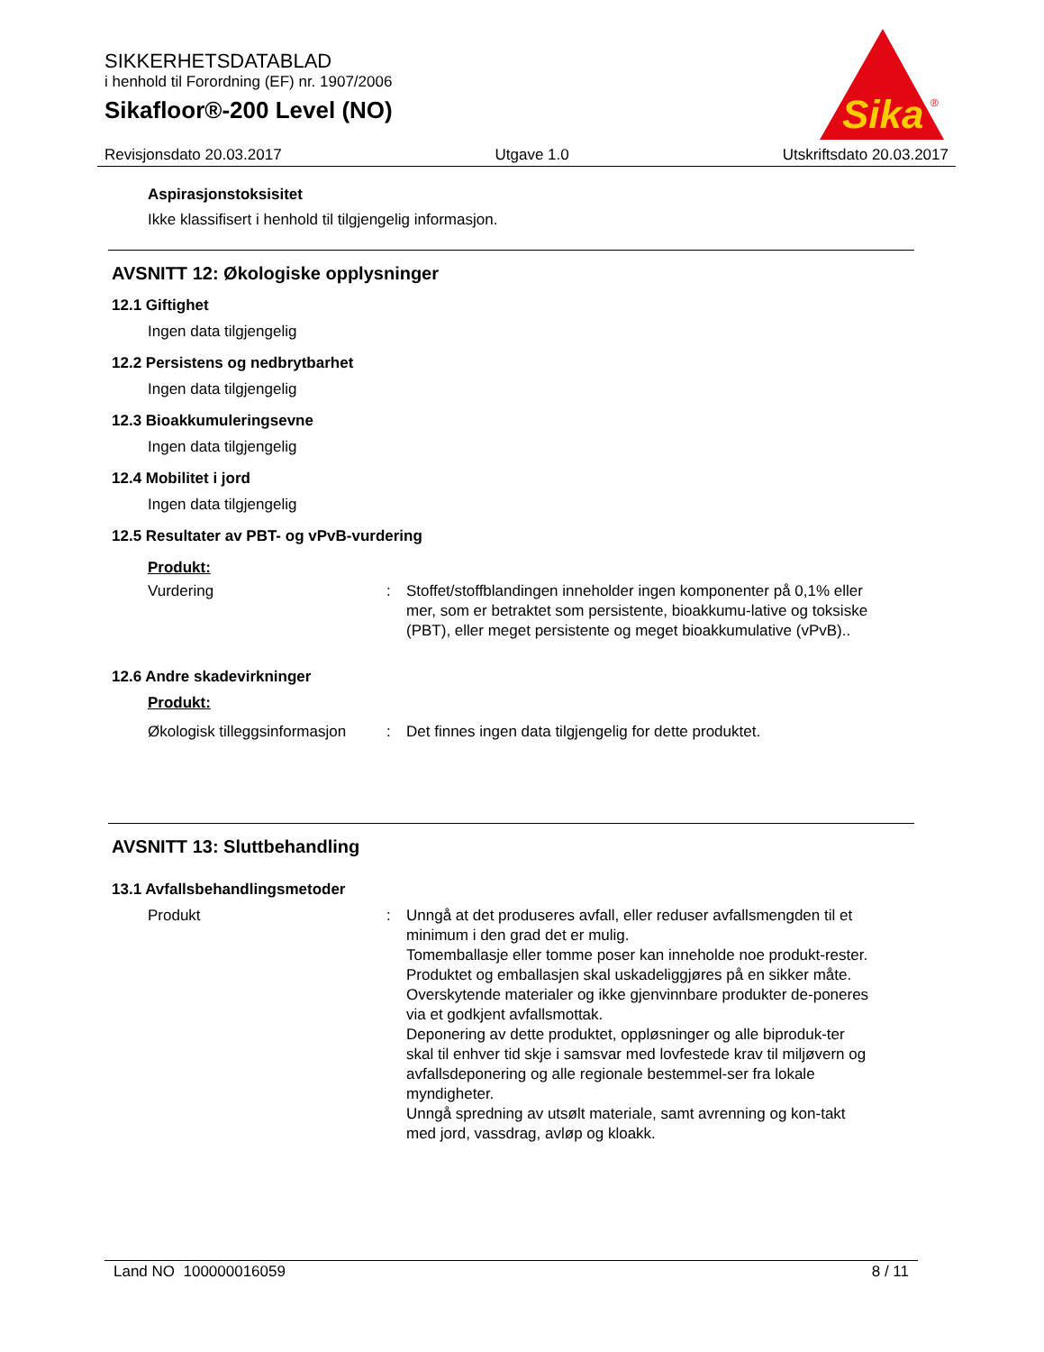SIKKERHETSDATABLAD
i henhold til Forordning (EF) nr. 1907/2006
Sikafloor®-200 Level (NO)
Sika
®
Revisjonsdato 20.03.2017 Utgave 1.0 Utskriftsdato 20.03.2017
Aspirasjonstoksisitet
Ikke klassifisert i henhold til tilgjengelig informasjon.
AVSNITT 12: Økologiske opplysninger
12.1 Giftighet
Ingen data tilgjengelig
12.2 Persistens og nedbrytbarhet
Ingen data tilgjengelig
12.3 Bioakkumuleringsevne
Ingen data tilgjengelig
12.4 Mobilitet i jord
Ingen data tilgjengelig
12.5 Resultater av PBT- og vPvB-vurdering
Produkt:
Vurdering : Stoffet/stoffblandingen inneholder ingen komponenter på 0,1% eller mer, som er betraktet som persistente, bioakkumu-lative og toksiske (PBT), eller meget persistente og meget bioakkumulative (vPvB)..
12.6 Andre skadevirkninger
Produkt:
Økologisk tilleggsinformasjon
: Det finnes ingen data tilgjengelig for dette produktet.
AVSNITT 13: Sluttbehandling
13.1 Avfallsbehandlingsmetoder
Produkt : Unngå at det produseres avfall, eller reduser avfallsmengden til et minimum i den grad det er mulig.
Tomemballasje eller tomme poser kan inneholde noe produkt-rester.
Produktet og emballasjen skal uskadeliggjøres på en sikker måte.
Overskytende materialer og ikke gjenvinnbare produkter de-poneres via et godkjent avfallsmottak.
Deponering av dette produktet, oppløsninger og alle biproduk-ter skal til enhver tid skje i samsvar med lovfestede krav til miljøvern og avfallsdeponering og alle regionale bestemmel-ser fra lokale myndigheter.
Unngå spredning av utsølt materiale, samt avrenning og kon-takt med jord, vassdrag, avløp og kloakk.
Land NO 100000016059 8 / 11